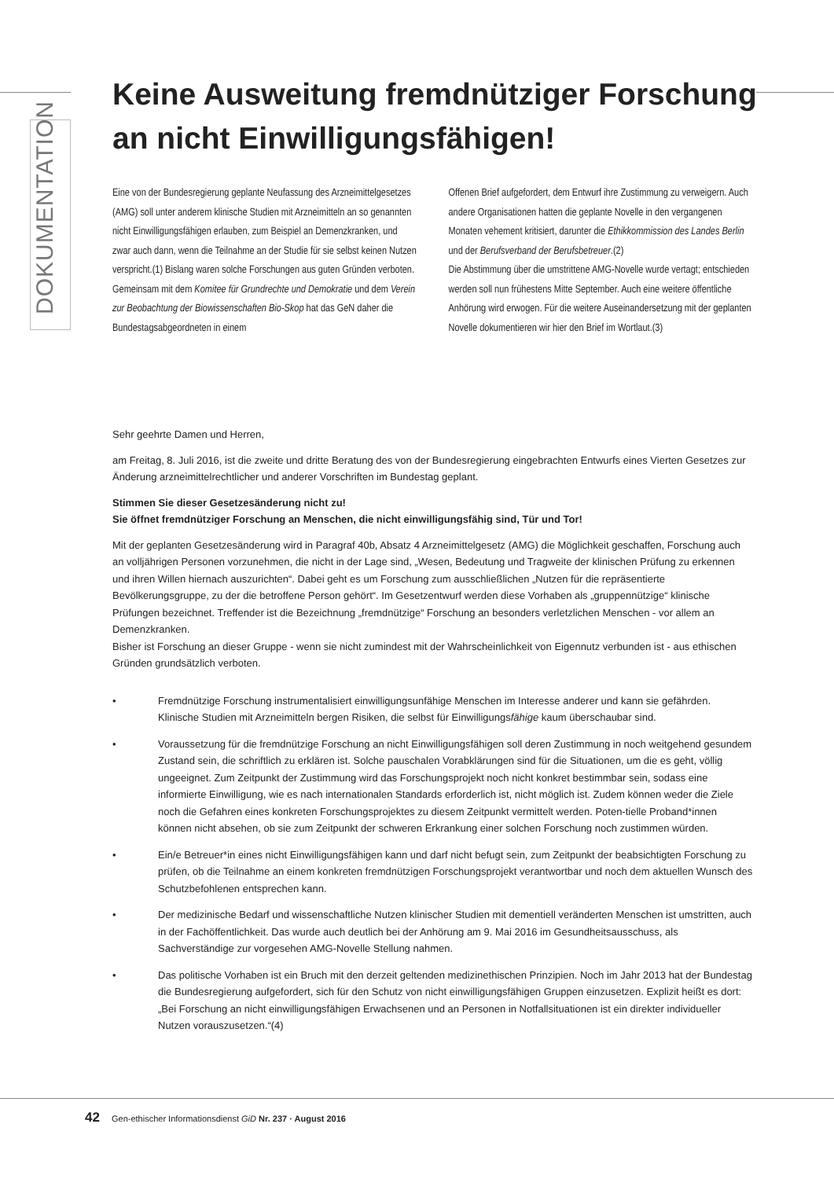DOKUMENTATION
Keine Ausweitung fremdnütziger Forschung an nicht Einwilligungsfähigen!
Eine von der Bundesregierung geplante Neufassung des Arzneimittelgesetzes (AMG) soll unter anderem klinische Studien mit Arzneimitteln an so genannten nicht Einwilligungsfähigen erlauben, zum Beispiel an Demenzkranken, und zwar auch dann, wenn die Teilnahme an der Studie für sie selbst keinen Nutzen verspricht.(1) Bislang waren solche Forschungen aus guten Gründen verboten.
Gemeinsam mit dem Komitee für Grundrechte und Demokratie und dem Verein zur Beobachtung der Biowissenschaften Bio-Skop hat das GeN daher die Bundestagsabgeordneten in einem
Offenen Brief aufgefordert, dem Entwurf ihre Zustimmung zu verweigern. Auch andere Organisationen hatten die geplante Novelle in den vergangenen Monaten vehement kritisiert, darunter die Ethikkommission des Landes Berlin und der Berufsverband der Berufsbetreuer.(2)
Die Abstimmung über die umstrittene AMG-Novelle wurde vertagt; entschieden werden soll nun frühestens Mitte September. Auch eine weitere öffentliche Anhörung wird erwogen. Für die weitere Auseinandersetzung mit der geplanten Novelle dokumentieren wir hier den Brief im Wortlaut.(3)
Sehr geehrte Damen und Herren,
am Freitag, 8. Juli 2016, ist die zweite und dritte Beratung des von der Bundesregierung eingebrachten Entwurfs eines Vierten Gesetzes zur Änderung arzneimittelrechtlicher und anderer Vorschriften im Bundestag geplant.
Stimmen Sie dieser Gesetzesänderung nicht zu!
Sie öffnet fremdnütziger Forschung an Menschen, die nicht einwilligungsfähig sind, Tür und Tor!
Mit der geplanten Gesetzesänderung wird in Paragraf 40b, Absatz 4 Arzneimittelgesetz (AMG) die Möglichkeit geschaffen, Forschung auch an volljährigen Personen vorzunehmen, die nicht in der Lage sind, „Wesen, Bedeutung und Tragweite der klinischen Prüfung zu erkennen und ihren Willen hiernach auszurichten“. Dabei geht es um Forschung zum ausschließlichen „Nutzen für die repräsentierte Bevölkerungsgruppe, zu der die betroffene Person gehört“. Im Gesetzentwurf werden diese Vorhaben als „gruppennützige“ klinische Prüfungen bezeichnet. Treffender ist die Bezeichnung „fremdnützige“ Forschung an besonders verletzlichen Menschen - vor allem an Demenzkranken.
Bisher ist Forschung an dieser Gruppe - wenn sie nicht zumindest mit der Wahrscheinlichkeit von Eigennutz verbunden ist - aus ethischen Gründen grundsätzlich verboten.
• Fremdnützige Forschung instrumentalisiert einwilligungsunfähige Menschen im Interesse anderer und kann sie gefährden. Klinische Studien mit Arzneimitteln bergen Risiken, die selbst für Einwilligungsfähige kaum überschaubar sind.
• Voraussetzung für die fremdnützige Forschung an nicht Einwilligungsfähigen soll deren Zustimmung in noch weitgehend gesundem Zustand sein, die schriftlich zu erklären ist. Solche pauschalen Vorabklärungen sind für die Situationen, um die es geht, völlig ungeeignet. Zum Zeitpunkt der Zustimmung wird das Forschungsprojekt noch nicht konkret bestimmbar sein, sodass eine informierte Einwilligung, wie es nach internationalen Standards erforderlich ist, nicht möglich ist. Zudem können weder die Ziele noch die Gefahren eines konkreten Forschungsprojektes zu diesem Zeitpunkt vermittelt werden. Poten-tielle Proband*innen können nicht absehen, ob sie zum Zeitpunkt der schweren Erkrankung einer solchen Forschung noch zustimmen würden.
• Ein/e Betreuer*in eines nicht Einwilligungsfähigen kann und darf nicht befugt sein, zum Zeitpunkt der beabsichtigten Forschung zu prüfen, ob die Teilnahme an einem konkreten fremdnützigen Forschungsprojekt verantwortbar und noch dem aktuellen Wunsch des Schutzbefohlenen entsprechen kann.
• Der medizinische Bedarf und wissenschaftliche Nutzen klinischer Studien mit dementiell veränderten Menschen ist umstritten, auch in der Fachöffentlichkeit. Das wurde auch deutlich bei der Anhörung am 9. Mai 2016 im Gesundheitsausschuss, als Sachverständige zur vorgesehen AMG-Novelle Stellung nahmen.
• Das politische Vorhaben ist ein Bruch mit den derzeit geltenden medizinethischen Prinzipien. Noch im Jahr 2013 hat der Bundestag die Bundesregierung aufgefordert, sich für den Schutz von nicht einwilligungsfähigen Gruppen einzusetzen. Explizit heißt es dort: „Bei Forschung an nicht einwilligungsfähigen Erwachsenen und an Personen in Notfallsituationen ist ein direkter individueller Nutzen vorauszusetzen.“(4)
42 Gen-ethischer Informationsdienst GiD Nr. 237 · August 2016